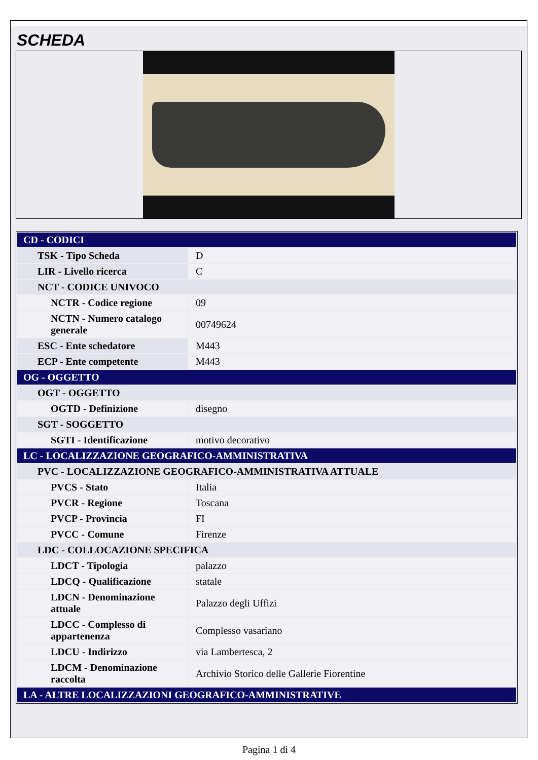SCHEDA
| CD - CODICI | |
| TSK - Tipo Scheda | D |
| LIR - Livello ricerca | C |
| NCT - CODICE UNIVOCO | |
| NCTR - Codice regione | 09 |
| NCTN - Numero catalogo generale | 00749624 |
| ESC - Ente schedatore | M443 |
| ECP - Ente competente | M443 |
| OG - OGGETTO | |
| OGT - OGGETTO | |
| OGTD - Definizione | disegno |
| SGT - SOGGETTO | |
| SGTI - Identificazione | motivo decorativo |
| LC - LOCALIZZAZIONE GEOGRAFICO-AMMINISTRATIVA | |
| PVC - LOCALIZZAZIONE GEOGRAFICO-AMMINISTRATIVA ATTUALE | |
| PVCS - Stato | Italia |
| PVCR - Regione | Toscana |
| PVCP - Provincia | FI |
| PVCC - Comune | Firenze |
| LDC - COLLOCAZIONE SPECIFICA | |
| LDCT - Tipologia | palazzo |
| LDCQ - Qualificazione | statale |
| LDCN - Denominazione attuale | Palazzo degli Uffizi |
| LDCC - Complesso di appartenenza | Complesso vasariano |
| LDCU - Indirizzo | via Lambertesca, 2 |
| LDCM - Denominazione raccolta | Archivio Storico delle Gallerie Fiorentine |
| LA - ALTRE LOCALIZZAZIONI GEOGRAFICO-AMMINISTRATIVE | |
Pagina 1 di 4